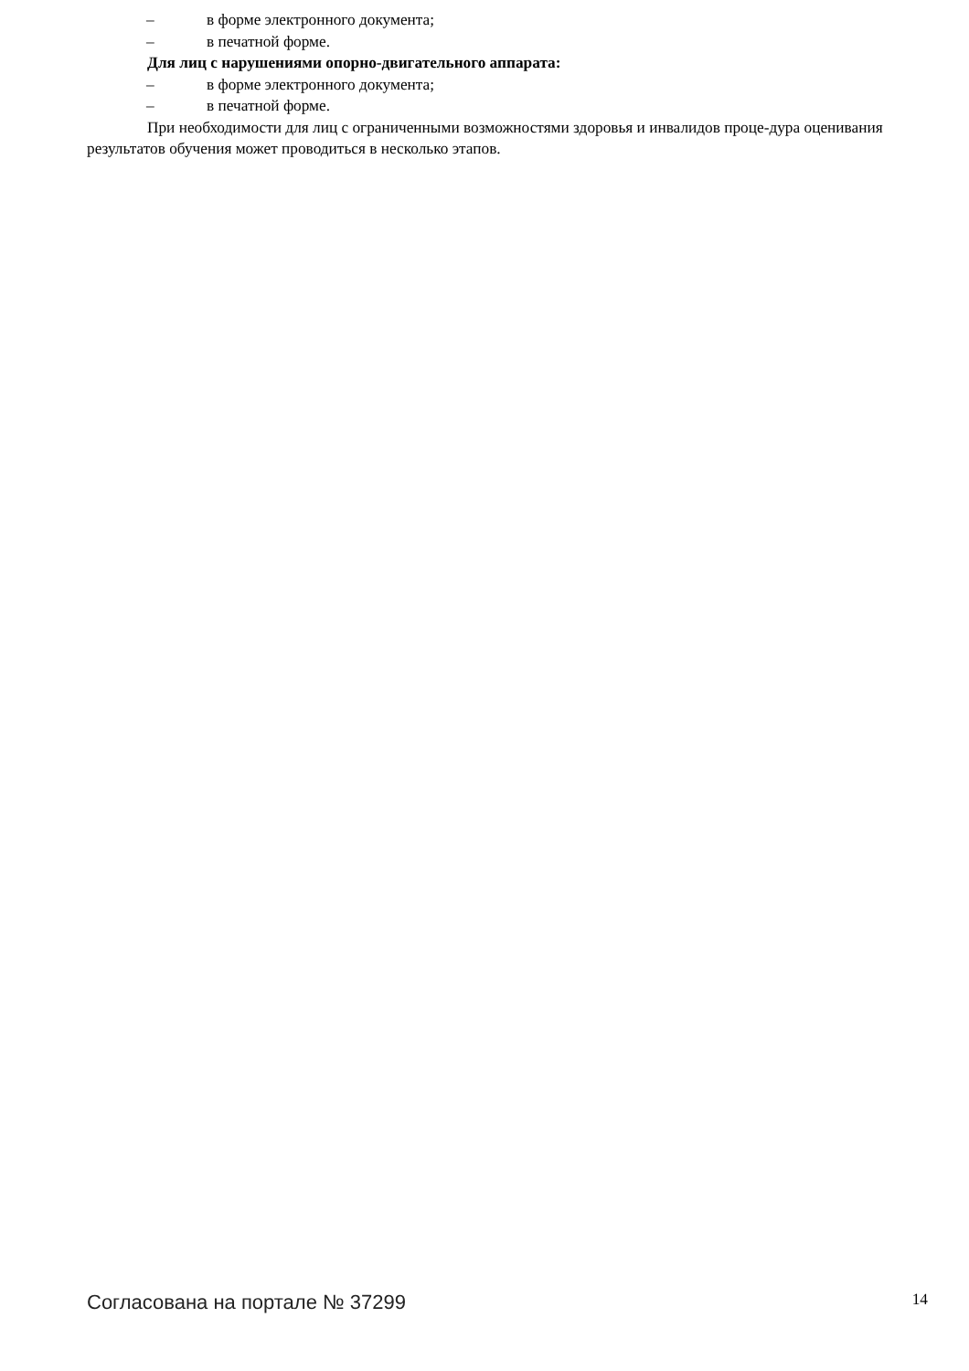– в форме электронного документа;
– в печатной форме.
Для лиц с нарушениями опорно-двигательного аппарата:
– в форме электронного документа;
– в печатной форме.
При необходимости для лиц с ограниченными возможностями здоровья и инвалидов проце-дура оценивания результатов обучения может проводиться в несколько этапов.
Согласована на портале № 37299 14